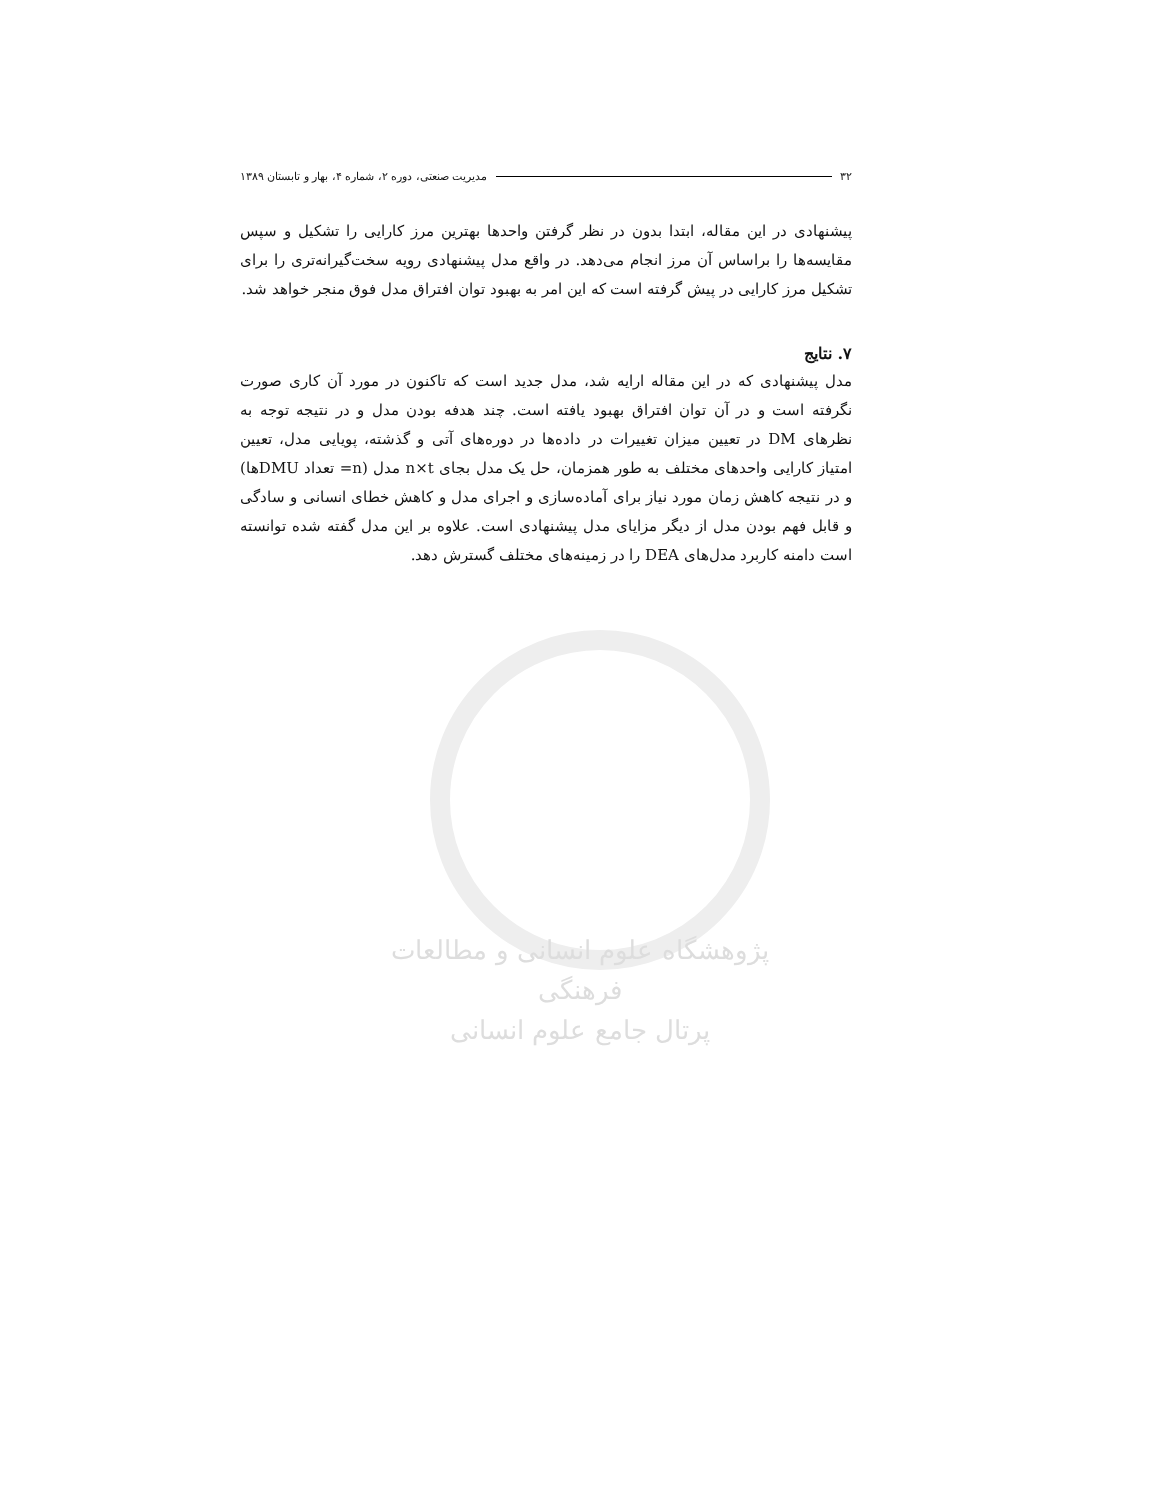پژوهشگاه علوم انسانی و مطالعات فرهنگی
پرتال جامع علوم انسانی
۳۲ مدیریت صنعتی، دوره ۲، شماره ۴، بهار و تابستان ۱۳۸۹
پیشنهادی در این مقاله، ابتدا بدون در نظر گرفتن واحدها بهترین مرز کارایی را تشکیل و سپس مقایسه‌ها را براساس آن مرز انجام می‌دهد. در واقع مدل پیشنهادی رویه سخت‌گیرانه‌تری را برای تشکیل مرز کارایی در پیش گرفته است که این امر به بهبود توان افتراق مدل فوق منجر خواهد شد.
۷. نتایج
مدل پیشنهادی که در این مقاله ارایه شد، مدل جدید است که تاکنون در مورد آن کاری صورت نگرفته است و در آن توان افتراق بهبود یافته است. چند هدفه بودن مدل و در نتیجه توجه به نظرهای DM در تعیین میزان تغییرات در داده‌ها در دوره‌های آتی و گذشته، پویایی مدل، تعیین امتیاز کارایی واحدهای مختلف به طور همزمان، حل یک مدل بجای n×t مدل (n= تعداد DMUها) و در نتیجه کاهش زمان مورد نیاز برای آماده‌سازی و اجرای مدل و کاهش خطای انسانی و سادگی و قابل فهم بودن مدل از دیگر مزایای مدل پیشنهادی است. علاوه بر این مدل گفته شده توانسته است دامنه کاربرد مدل‌های DEA را در زمینه‌های مختلف گسترش دهد.